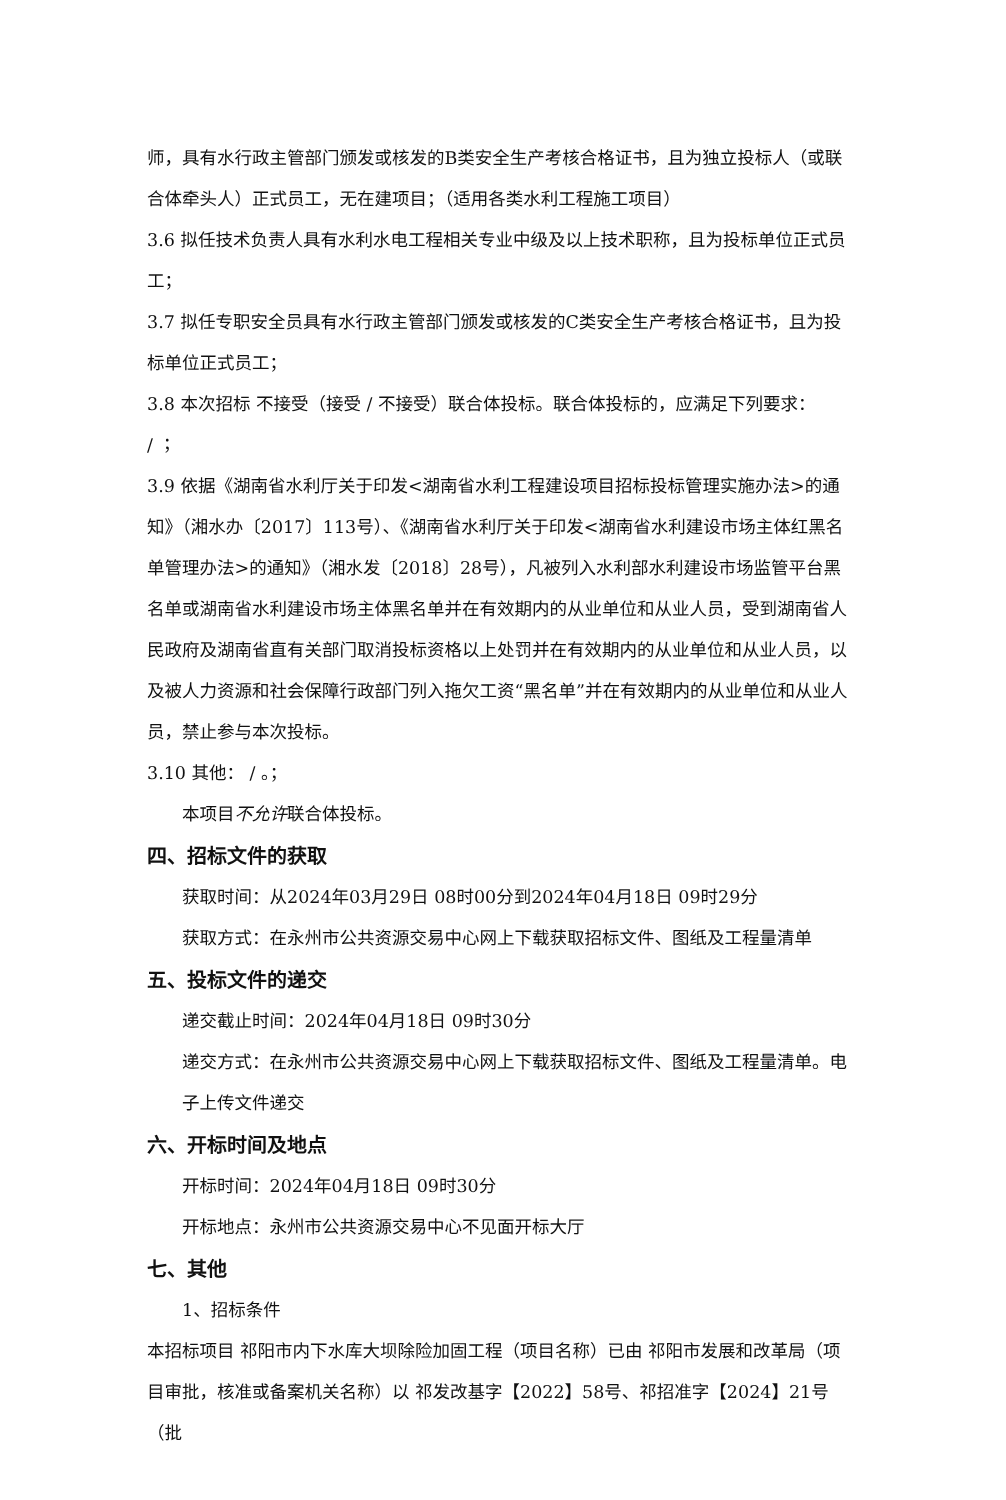师，具有水行政主管部门颁发或核发的B类安全生产考核合格证书，且为独立投标人（或联合体牵头人）正式员工，无在建项目；（适用各类水利工程施工项目）
3.6 拟任技术负责人具有水利水电工程相关专业中级及以上技术职称，且为投标单位正式员工；
3.7 拟任专职安全员具有水行政主管部门颁发或核发的C类安全生产考核合格证书，且为投标单位正式员工；
3.8 本次招标 不接受（接受 / 不接受）联合体投标。联合体投标的，应满足下列要求：
/ ；
3.9 依据《湖南省水利厅关于印发<湖南省水利工程建设项目招标投标管理实施办法>的通知》（湘水办〔2017〕113号）、《湖南省水利厅关于印发<湖南省水利建设市场主体红黑名单管理办法>的通知》（湘水发〔2018〕28号），凡被列入水利部水利建设市场监管平台黑名单或湖南省水利建设市场主体黑名单并在有效期内的从业单位和从业人员，受到湖南省人民政府及湖南省直有关部门取消投标资格以上处罚并在有效期内的从业单位和从业人员，以及被人力资源和社会保障行政部门列入拖欠工资“黑名单”并在有效期内的从业单位和从业人员，禁止参与本次投标。
3.10 其他： / 。；
本项目不允许联合体投标。
四、招标文件的获取
获取时间：从2024年03月29日 08时00分到2024年04月18日 09时29分
获取方式：在永州市公共资源交易中心网上下载获取招标文件、图纸及工程量清单
五、投标文件的递交
递交截止时间：2024年04月18日 09时30分
递交方式：在永州市公共资源交易中心网上下载获取招标文件、图纸及工程量清单。电子上传文件递交
六、开标时间及地点
开标时间：2024年04月18日 09时30分
开标地点：永州市公共资源交易中心不见面开标大厅
七、其他
1、招标条件
本招标项目 祁阳市内下水库大坝除险加固工程（项目名称）已由 祁阳市发展和改革局（项目审批，核准或备案机关名称）以 祁发改基字【2022】58号、祁招准字【2024】21号（批